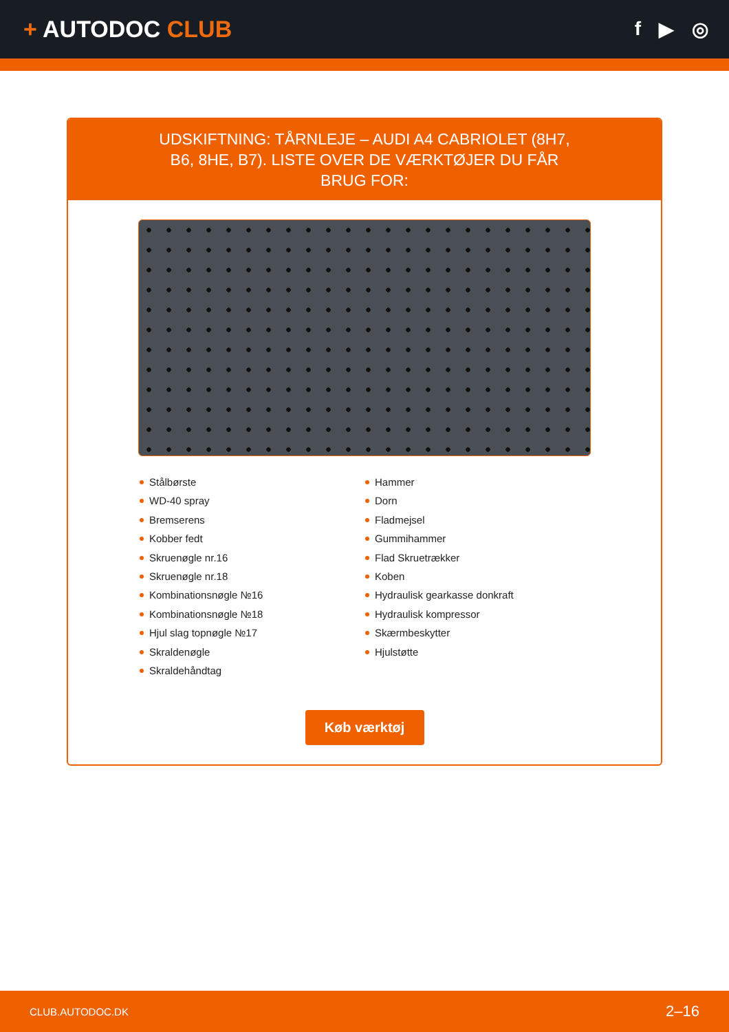+ AUTODOC CLUB
f ▶ ◎
UDSKIFTNING: TÅRNLEJE – AUDI A4 CABRIOLET (8H7, B6, 8HE, B7). LISTE OVER DE VÆRKTØJER DU FÅR BRUG FOR:
Stålbørste
WD-40 spray
Bremserens
Kobber fedt
Skruenøgle nr.16
Skruenøgle nr.18
Kombinationsnøgle №16
Kombinationsnøgle №18
Hjul slag topnøgle №17
Skraldenøgle
Skraldehåndtag
Hammer
Dorn
Fladmejsel
Gummihammer
Flad Skruetrækker
Koben
Hydraulisk gearkasse donkraft
Hydraulisk kompressor
Skærmbeskytter
Hjulstøtte
Køb værktøj
CLUB.AUTODOC.DK 2–16